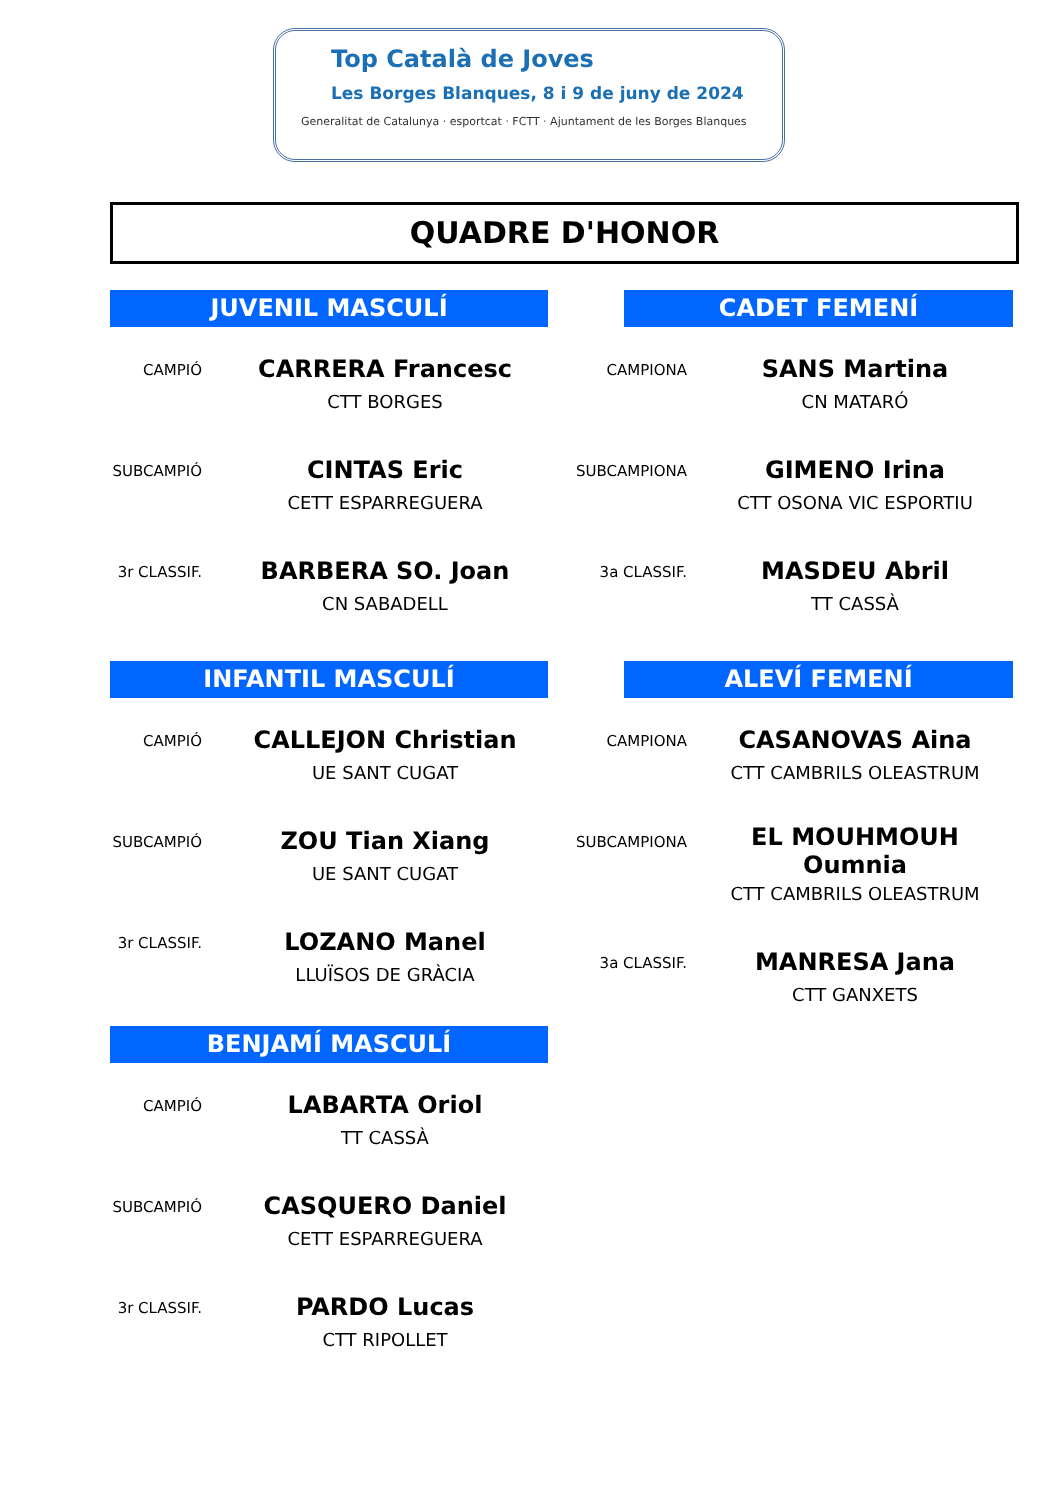Top Català de Joves
Les Borges Blanques, 8 i 9 de juny de 2024
Generalitat de Catalunya · esportcat · FCTT · Ajuntament de les Borges Blanques
QUADRE D'HONOR
JUVENIL MASCULÍ
| CAMPIÓ | | CARRERA Francesc |
| | | CTT BORGES |
| SUBCAMPIÓ | | CINTAS Eric |
| | | CETT ESPARREGUERA |
| 3r CLASSIF. | | BARBERA SO. Joan |
| | | CN SABADELL |
CADET FEMENÍ
| CAMPIONA | | SANS Martina |
| | | CN MATARÓ |
| SUBCAMPIONA | | GIMENO Irina |
| | | CTT OSONA VIC ESPORTIU |
| 3a CLASSIF. | | MASDEU Abril |
| | | TT CASSÀ |
INFANTIL MASCULÍ
| CAMPIÓ | | CALLEJON Christian |
| | | UE SANT CUGAT |
| SUBCAMPIÓ | | ZOU Tian Xiang |
| | | UE SANT CUGAT |
| 3r CLASSIF. | | LOZANO Manel |
| | | LLUÏSOS DE GRÀCIA |
ALEVÍ FEMENÍ
| CAMPIONA | | CASANOVAS Aina |
| | | CTT CAMBRILS OLEASTRUM |
| SUBCAMPIONA | | EL MOUHMOUH Oumnia |
| | | CTT CAMBRILS OLEASTRUM |
| 3a CLASSIF. | | MANRESA Jana |
| | | CTT GANXETS |
BENJAMÍ MASCULÍ
| CAMPIÓ | | LABARTA Oriol |
| | | TT CASSÀ |
| SUBCAMPIÓ | | CASQUERO Daniel |
| | | CETT ESPARREGUERA |
| 3r CLASSIF. | | PARDO Lucas |
| | | CTT RIPOLLET |